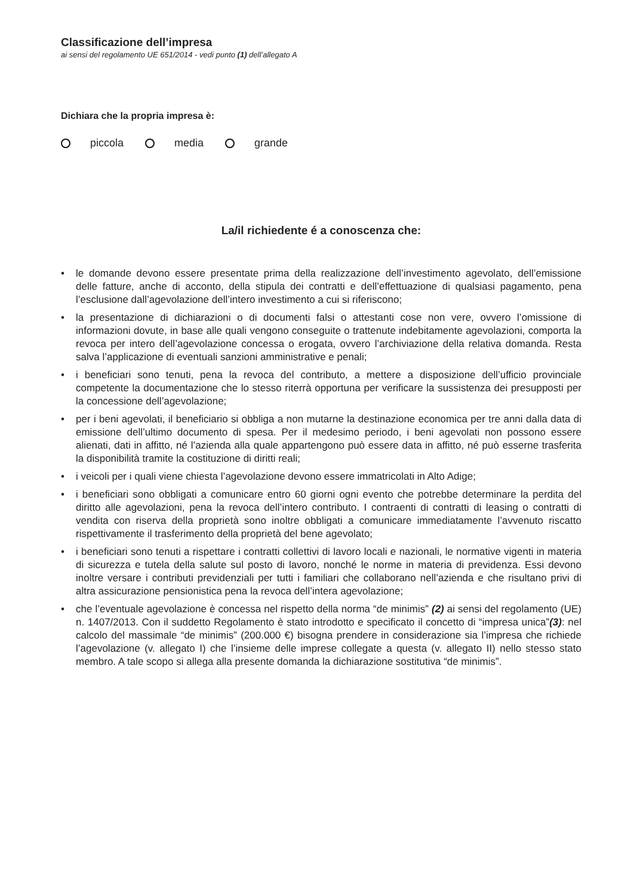Classificazione dell’impresa
ai sensi del regolamento UE 651/2014 - vedi punto (1) dell’allegato A
Dichiara che la propria impresa è:
piccola media grande
La/il richiedente é a conoscenza che:
• le domande devono essere presentate prima della realizzazione dell’investimento agevolato, dell’emissione delle fatture, anche di acconto, della stipula dei contratti e dell’effettuazione di qualsiasi pagamento, pena l’esclusione dall’agevolazione dell’intero investimento a cui si riferiscono;
• la presentazione di dichiarazioni o di documenti falsi o attestanti cose non vere, ovvero l’omissione di informazioni dovute, in base alle quali vengono conseguite o trattenute indebitamente agevolazioni, comporta la revoca per intero dell’agevolazione concessa o erogata, ovvero l’archiviazione della relativa domanda. Resta salva l’applicazione di eventuali sanzioni amministrative e penali;
• i beneficiari sono tenuti, pena la revoca del contributo, a mettere a disposizione dell’ufficio provinciale competente la documentazione che lo stesso riterrà opportuna per verificare la sussistenza dei presupposti per la concessione dell’agevolazione;
• per i beni agevolati, il beneficiario si obbliga a non mutarne la destinazione economica per tre anni dalla data di emissione dell’ultimo documento di spesa. Per il medesimo periodo, i beni agevolati non possono essere alienati, dati in affitto, né l’azienda alla quale appartengono può essere data in affitto, né può esserne trasferita la disponibilità tramite la costituzione di diritti reali;
• i veicoli per i quali viene chiesta l’agevolazione devono essere immatricolati in Alto Adige;
• i beneficiari sono obbligati a comunicare entro 60 giorni ogni evento che potrebbe determinare la perdita del diritto alle agevolazioni, pena la revoca dell’intero contributo. I contraenti di contratti di leasing o contratti di vendita con riserva della proprietà sono inoltre obbligati a comunicare immediatamente l’avvenuto riscatto rispettivamente il trasferimento della proprietà del bene agevolato;
• i beneficiari sono tenuti a rispettare i contratti collettivi di lavoro locali e nazionali, le normative vigenti in materia di sicurezza e tutela della salute sul posto di lavoro, nonché le norme in materia di previdenza. Essi devono inoltre versare i contributi previdenziali per tutti i familiari che collaborano nell’azienda e che risultano privi di altra assicurazione pensionistica pena la revoca dell’intera agevolazione;
• che l’eventuale agevolazione è concessa nel rispetto della norma “de minimis” (2) ai sensi del regolamento (UE) n. 1407/2013. Con il suddetto Regolamento è stato introdotto e specificato il concetto di “impresa unica”(3): nel calcolo del massimale “de minimis” (200.000 €) bisogna prendere in considerazione sia l’impresa che richiede l’agevolazione (v. allegato I) che l’insieme delle imprese collegate a questa (v. allegato II) nello stesso stato membro. A tale scopo si allega alla presente domanda la dichiarazione sostitutiva “de minimis”.